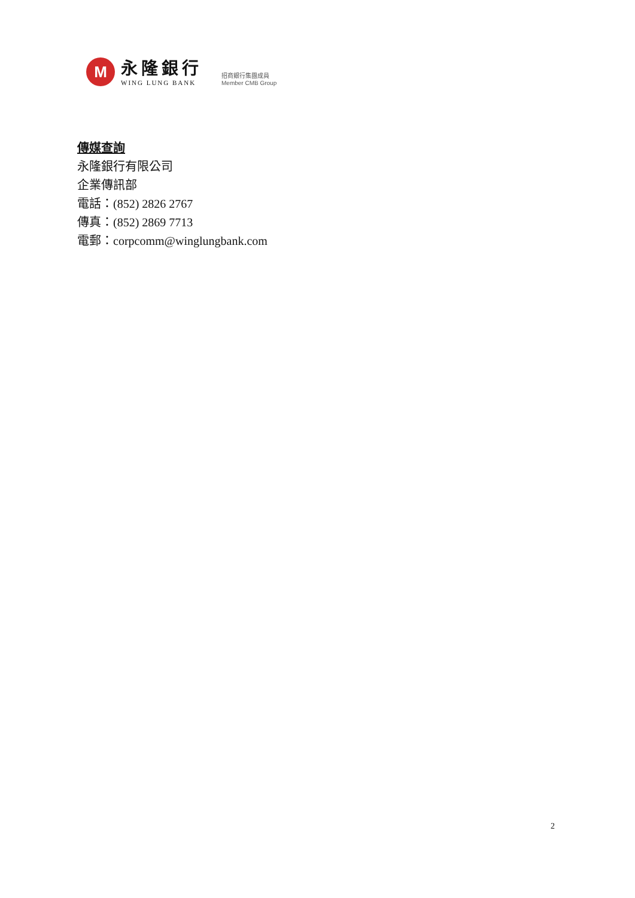M
永隆銀行
WING LUNG BANK
招商銀行集團成員
Member CMB Group
傳媒查詢
永隆銀行有限公司
企業傳訊部
電話：(852) 2826 2767
傳真：(852) 2869 7713
電郵：corpcomm@winglungbank.com
2